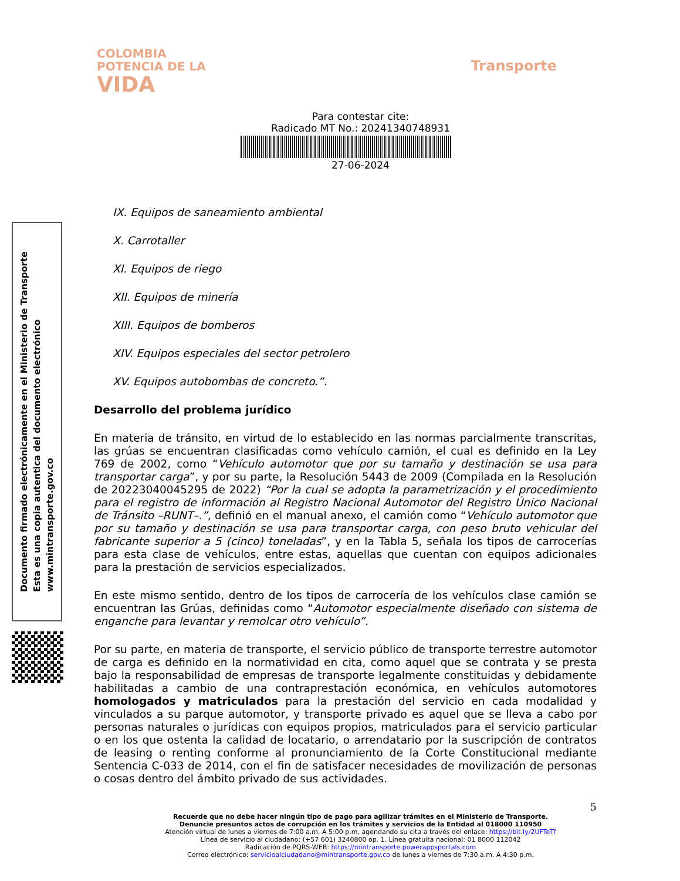COLOMBIA
POTENCIA DE LA
VIDA
Transporte
Para contestar cite:
Radicado MT No.: 20241340748931
27-06-2024
IX. Equipos de saneamiento ambiental
X. Carrotaller
XI. Equipos de riego
XII. Equipos de minería
XIII. Equipos de bomberos
XIV. Equipos especiales del sector petrolero
XV. Equipos autobombas de concreto.”.
Desarrollo del problema jurídico
En materia de tránsito, en virtud de lo establecido en las normas parcialmente transcritas, las grúas se encuentran clasificadas como vehículo camión, el cual es definido en la Ley 769 de 2002, como “Vehículo automotor que por su tamaño y destinación se usa para transportar carga”, y por su parte, la Resolución 5443 de 2009 (Compilada en la Resolución de 20223040045295 de 2022) “Por la cual se adopta la parametrización y el procedimiento para el registro de información al Registro Nacional Automotor del Registro Único Nacional de Tránsito –RUNT–.”, definió en el manual anexo, el camión como “Vehículo automotor que por su tamaño y destinación se usa para transportar carga, con peso bruto vehicular del fabricante superior a 5 (cinco) toneladas”, y en la Tabla 5, señala los tipos de carrocerías para esta clase de vehículos, entre estas, aquellas que cuentan con equipos adicionales para la prestación de servicios especializados.
En este mismo sentido, dentro de los tipos de carrocería de los vehículos clase camión se encuentran las Grúas, definidas como “Automotor especialmente diseñado con sistema de enganche para levantar y remolcar otro vehículo”.
Por su parte, en materia de transporte, el servicio público de transporte terrestre automotor de carga es definido en la normatividad en cita, como aquel que se contrata y se presta bajo la responsabilidad de empresas de transporte legalmente constituidas y debidamente habilitadas a cambio de una contraprestación económica, en vehículos automotores homologados y matriculados para la prestación del servicio en cada modalidad y vinculados a su parque automotor, y transporte privado es aquel que se lleva a cabo por personas naturales o jurídicas con equipos propios, matriculados para el servicio particular o en los que ostenta la calidad de locatario, o arrendatario por la suscripción de contratos de leasing o renting conforme al pronunciamiento de la Corte Constitucional mediante Sentencia C-033 de 2014, con el fin de satisfacer necesidades de movilización de personas o cosas dentro del ámbito privado de sus actividades.
5
Recuerde que no debe hacer ningún tipo de pago para agilizar trámites en el Ministerio de Transporte.
Denuncie presuntos actos de corrupción en los trámites y servicios de la Entidad al 018000 110950
Atención virtual de lunes a viernes de 7:00 a.m. A 5:00 p.m, agendando su cita a través del enlace: https://bit.ly/2UFTeTf
Línea de servicio al ciudadano: (+57 601) 3240800 op. 1. Línea gratuita nacional: 01 8000 112042
Radicación de PQRS-WEB: https://mintransporte.powerappsportals.com
Correo electrónico: servicioalciudadano@mintransporte.gov.co de lunes a viernes de 7:30 a.m. A 4:30 p.m.
Documento firmado electrónicamente en el Ministerio de Transporte
Esta es una copia autentica del documento electrónico
www.mintransporte.gov.co